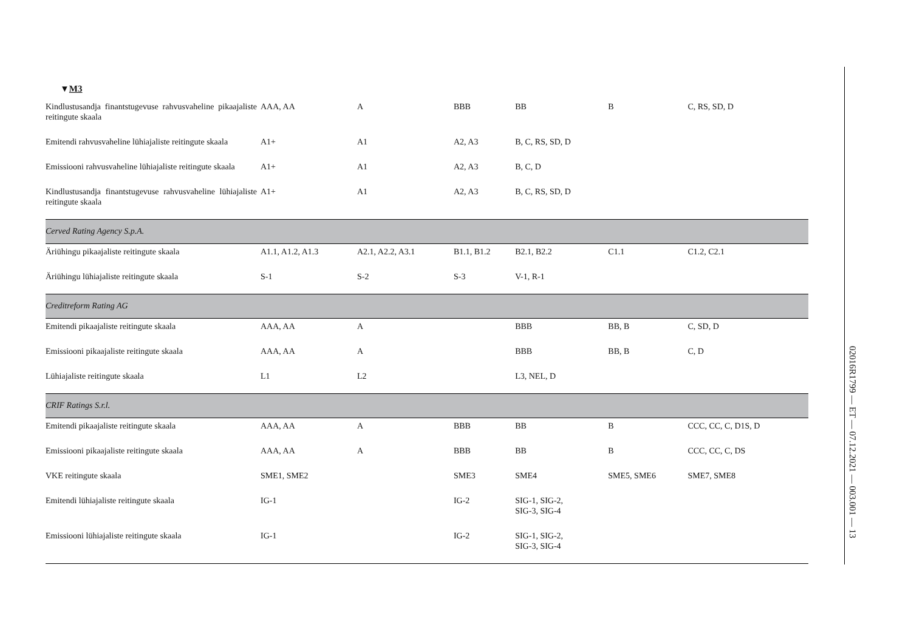▼M3
| Kindlustusandja finantstugevuse rahvusvaheline pik­aajaliste reitingute skaala | AAA, AA | A | BBB | BB | B | C, RS, SD, D |
| Emitendi rahvusvaheline lühiajaliste reitingute skaala | A1+ | A1 | A2, A3 | B, C, RS, SD, D | | |
| Emissiooni rahvusvaheline lühiajaliste reitingute skaala | A1+ | A1 | A2, A3 | B, C, D | | |
| Kindlustusandja finantstugevuse rahvusvaheline lühia­jaliste reitingute skaala | A1+ | A1 | A2, A3 | B, C, RS, SD, D | | |
| Cerved Rating Agency S.p.A. | | | | | | |
| Äriühingu pikaajaliste reitingute skaala | A1.1, A1.2, A1.3 | A2.1, A2.2, A3.1 | B1.1, B1.2 | B2.1, B2.2 | C1.1 | C1.2, C2.1 |
| Äriühingu lühiajaliste reitingute skaala | S-1 | S-2 | S-3 | V-1, R-1 | | |
| Creditreform Rating AG | | | | | | |
| Emitendi pikaajaliste reitingute skaala | AAA, AA | A | | BBB | BB, B | C, SD, D |
| Emissiooni pikaajaliste reitingute skaala | AAA, AA | A | | BBB | BB, B | C, D |
| Lühiajaliste reitingute skaala | L1 | L2 | | L3, NEL, D | | |
| CRIF Ratings S.r.l. | | | | | | |
| Emitendi pikaajaliste reitingute skaala | AAA, AA | A | BBB | BB | B | CCC, CC, C, D1S, D |
| Emissiooni pikaajaliste reitingute skaala | AAA, AA | A | BBB | BB | B | CCC, CC, C, DS |
| VKE reitingute skaala | SME1, SME2 | | SME3 | SME4 | SME5, SME6 | SME7, SME8 |
| Emitendi lühiajaliste reitingute skaala | IG-1 | | IG-2 | SIG-1, SIG-2, SIG-3, SIG-4 | | |
| Emissiooni lühiajaliste reitingute skaala | IG-1 | | IG-2 | SIG-1, SIG-2, SIG-3, SIG-4 | | |
02016R1799 — ET — 07.12.2021 — 003.001 — 13